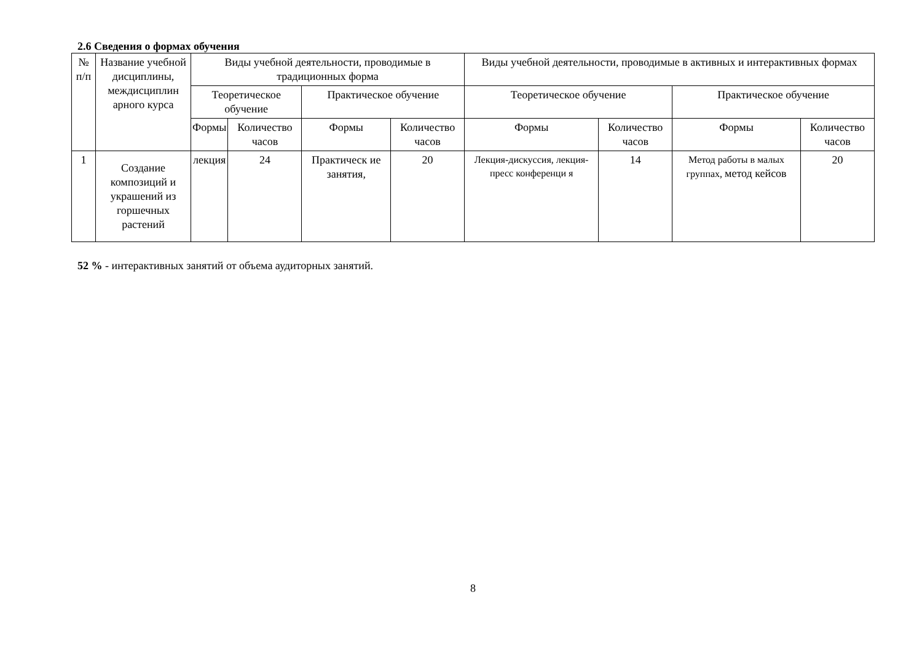2.6 Сведения о формах обучения
| № п/п | Название учебной дисциплины, междисциплин арного курса | Виды учебной деятельности, проводимые в традиционных форма | | | | Виды учебной деятельности, проводимые в активных и интерактивных формах | | | |
| --- | --- | --- | --- | --- | --- | --- | --- | --- | --- |
| | | Теоретическое обучение | | Практическое обучение | | Теоретическое обучение | | Практическое обучение | |
| | | Формы | Количество часов | Формы | Количество часов | Формы | Количество часов | Формы | Количество часов |
| 1 | Создание композиций и украшений из горшечных растений | лекция | 24 | Практическ ие занятия, | 20 | Лекция-дискуссия, лекция-пресс конференци я | 14 | Метод работы в малых группах, метод кейсов | 20 |
52 % - интерактивных занятий от объема аудиторных занятий.
8